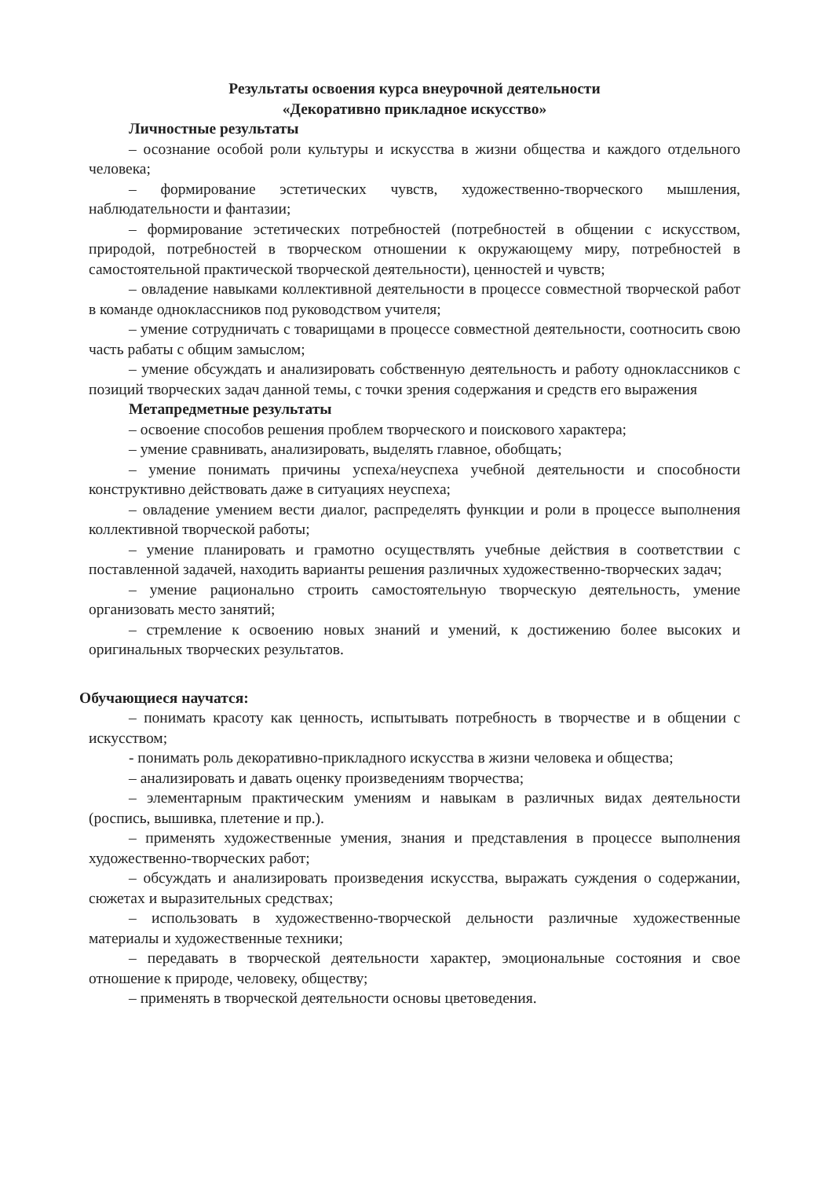Результаты освоения курса внеурочной деятельности
«Декоративно прикладное искусство»
Личностные результаты
– осознание особой роли культуры и искусства в жизни общества и каждого отдельного человека;
– формирование эстетических чувств, художественно-творческого мышления, наблюдательности и фантазии;
– формирование эстетических потребностей (потребностей в общении с искусством, природой, потребностей в творческом отношении к окружающему миру, потребностей в самостоятельной практической творческой деятельности), ценностей и чувств;
– овладение навыками коллективной деятельности в процессе совместной творческой работ в команде одноклассников под руководством учителя;
– умение сотрудничать с товарищами в процессе совместной деятельности, соотносить свою часть рабаты с общим замыслом;
– умение обсуждать и анализировать собственную деятельность и работу одноклассников с позиций творческих задач данной темы, с точки зрения содержания и средств его выражения
Метапредметные результаты
– освоение способов решения проблем творческого и поискового характера;
– умение сравнивать, анализировать, выделять главное, обобщать;
– умение понимать причины успеха/неуспеха учебной деятельности и способности конструктивно действовать даже в ситуациях неуспеха;
– овладение умением вести диалог, распределять функции и роли в процессе выполнения коллективной творческой работы;
– умение планировать и грамотно осуществлять учебные действия в соответствии с поставленной задачей, находить варианты решения различных художественно-творческих задач;
– умение рационально строить самостоятельную творческую деятельность, умение организовать место занятий;
– стремление к освоению новых знаний и умений, к достижению более высоких и оригинальных творческих результатов.
Обучающиеся научатся:
– понимать красоту как ценность, испытывать потребность в творчестве и в общении с искусством;
- понимать роль декоративно-прикладного искусства в жизни человека и общества;
– анализировать и давать оценку произведениям творчества;
– элементарным практическим умениям и навыкам в различных видах деятельности (роспись, вышивка, плетение и пр.).
– применять художественные умения, знания и представления в процессе выполнения художественно-творческих работ;
– обсуждать и анализировать произведения искусства, выражать суждения о содержании, сюжетах и выразительных средствах;
– использовать в художественно-творческой дельности различные художественные материалы и художественные техники;
– передавать в творческой деятельности характер, эмоциональные состояния и свое отношение к природе, человеку, обществу;
– применять в творческой деятельности основы цветоведения.